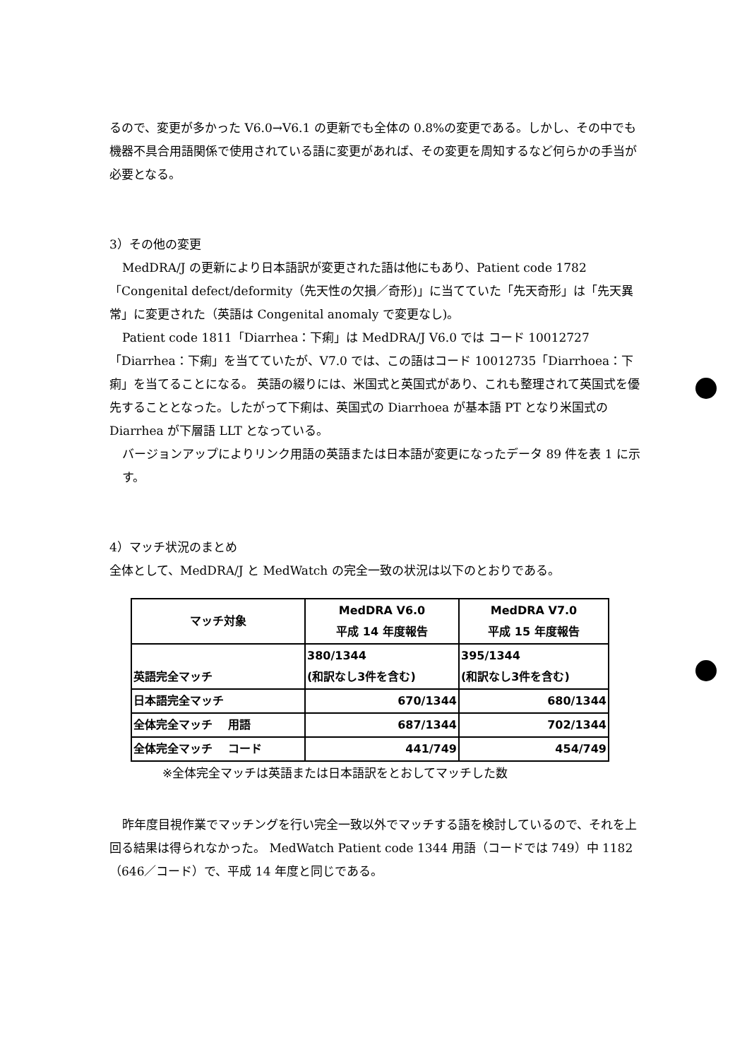るので、変更が多かった V6.0→V6.1 の更新でも全体の 0.8%の変更である。しかし、その中でも機器不具合用語関係で使用されている語に変更があれば、その変更を周知するなど何らかの手当が必要となる。
3）その他の変更
MedDRA/J の更新により日本語訳が変更された語は他にもあり、Patient code 1782「Congenital defect/deformity（先天性の欠損／奇形)」に当てていた「先天奇形」は「先天異常」に変更された（英語は Congenital anomaly で変更なし)。
Patient code 1811「Diarrhea：下痢」は MedDRA/J V6.0 では コード 10012727「Diarrhea：下痢」を当てていたが、V7.0 では、この語はコード 10012735「Diarrhoea：下痢」を当てることになる。 英語の綴りには、米国式と英国式があり、これも整理されて英国式を優先することとなった。したがって下痢は、英国式の Diarrhoea が基本語 PT となり米国式の Diarrhea が下層語 LLT となっている。
バージョンアップによりリンク用語の英語または日本語が変更になったデータ 89 件を表 1 に示す。
4）マッチ状況のまとめ
全体として、MedDRA/J と MedWatch の完全一致の状況は以下のとおりである。
| マッチ対象 | MedDRA V6.0 平成 14 年度報告 | MedDRA V7.0 平成 15 年度報告 |
| --- | --- | --- |
| 英語完全マッチ | 380/1344 (和訳なし3件を含む) | 395/1344 (和訳なし3件を含む) |
| 日本語完全マッチ | 670/1344 | 680/1344 |
| 全体完全マッチ 用語 | 687/1344 | 702/1344 |
| 全体完全マッチ コード | 441/749 | 454/749 |
※全体完全マッチは英語または日本語訳をとおしてマッチした数
昨年度目視作業でマッチングを行い完全一致以外でマッチする語を検討しているので、それを上回る結果は得られなかった。 MedWatch Patient code 1344 用語（コードでは 749）中 1182（646／コード）で、平成 14 年度と同じである。